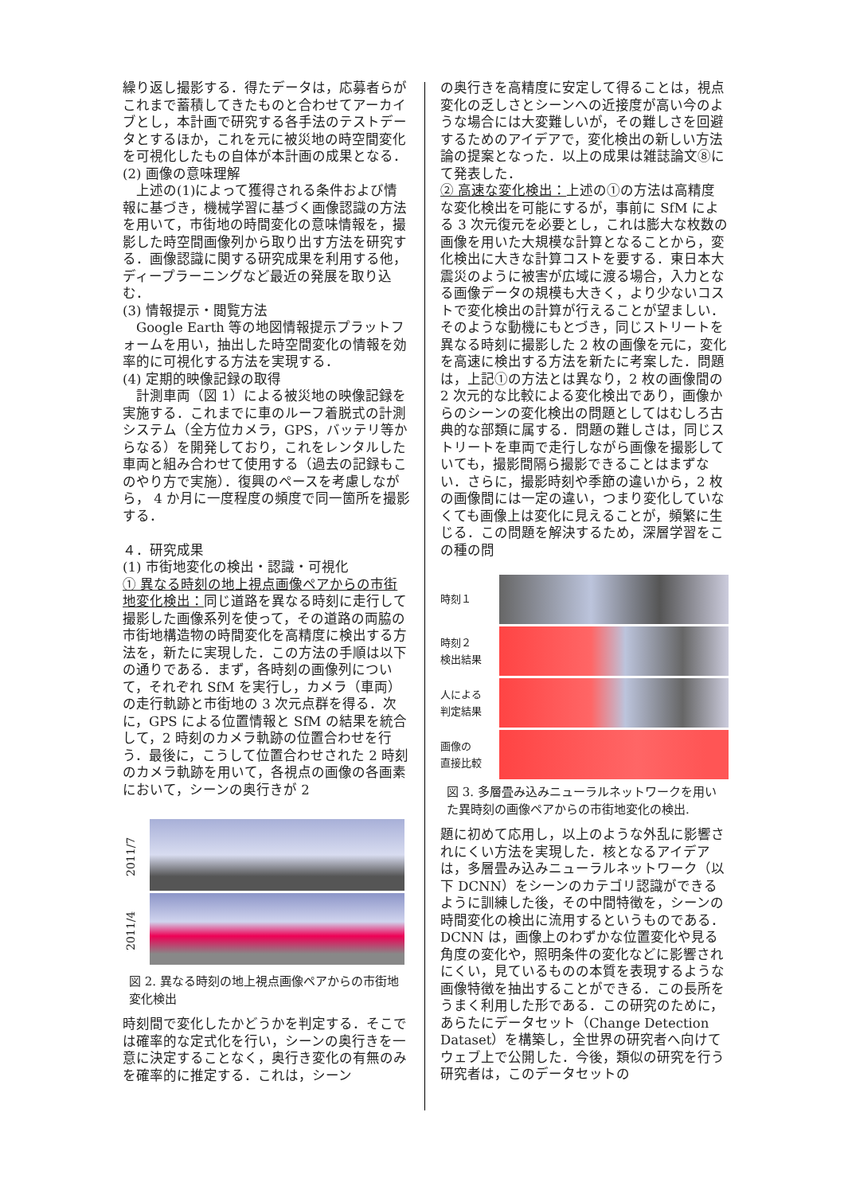繰り返し撮影する．得たデータは，応募者らがこれまで蓄積してきたものと合わせてアーカイブとし，本計画で研究する各手法のテストデータとするほか，これを元に被災地の時空間変化を可視化したもの自体が本計画の成果となる．
(2) 画像の意味理解
　上述の(1)によって獲得される条件および情報に基づき，機械学習に基づく画像認識の方法を用いて，市街地の時間変化の意味情報を，撮影した時空間画像列から取り出す方法を研究する．画像認識に関する研究成果を利用する他，ディープラーニングなど最近の発展を取り込む．
(3) 情報提示・閲覧方法
　Google Earth 等の地図情報提示プラットフォームを用い，抽出した時空間変化の情報を効率的に可視化する方法を実現する．
(4) 定期的映像記録の取得
　計測車両（図 1）による被災地の映像記録を実施する．これまでに車のルーフ着脱式の計測システム（全方位カメラ，GPS，バッテリ等からなる）を開発しており，これをレンタルした車両と組み合わせて使用する（過去の記録もこのやり方で実施）．復興のペースを考慮しながら， 4 か月に一度程度の頻度で同一箇所を撮影する．
４．研究成果
(1) 市街地変化の検出・認識・可視化
① 異なる時刻の地上視点画像ペアからの市街地変化検出：同じ道路を異なる時刻に走行して撮影した画像系列を使って，その道路の両脇の市街地構造物の時間変化を高精度に検出する方法を，新たに実現した．この方法の手順は以下の通りである．まず，各時刻の画像列について，それぞれ SfM を実行し，カメラ（車両）の走行軌跡と市街地の 3 次元点群を得る．次に，GPS による位置情報と SfM の結果を統合して，2 時刻のカメラ軌跡の位置合わせを行う．最後に，こうして位置合わせされた 2 時刻のカメラ軌跡を用いて，各視点の画像の各画素において，シーンの奥行きが 2
2011/7
2011/4
図 2. 異なる時刻の地上視点画像ペアからの市街地変化検出
時刻間で変化したかどうかを判定する．そこでは確率的な定式化を行い，シーンの奥行きを一意に決定することなく，奥行き変化の有無のみを確率的に推定する．これは，シーン
の奥行きを高精度に安定して得ることは，視点変化の乏しさとシーンへの近接度が高い今のような場合には大変難しいが，その難しさを回避するためのアイデアで，変化検出の新しい方法論の提案となった．以上の成果は雑誌論文⑧にて発表した．
② 高速な変化検出：上述の①の方法は高精度な変化検出を可能にするが，事前に SfM による 3 次元復元を必要とし，これは膨大な枚数の画像を用いた大規模な計算となることから，変化検出に大きな計算コストを要する．東日本大震災のように被害が広域に渡る場合，入力となる画像データの規模も大きく，より少ないコストで変化検出の計算が行えることが望ましい．そのような動機にもとづき，同じストリートを異なる時刻に撮影した 2 枚の画像を元に，変化を高速に検出する方法を新たに考案した．問題は，上記①の方法とは異なり，2 枚の画像間の 2 次元的な比較による変化検出であり，画像からのシーンの変化検出の問題としてはむしろ古典的な部類に属する．問題の難しさは，同じストリートを車両で走行しながら画像を撮影していても，撮影間隔ら撮影できることはまずない．さらに，撮影時刻や季節の違いから，2 枚の画像間には一定の違い，つまり変化していなくても画像上は変化に見えることが，頻繁に生じる．この問題を解決するため，深層学習をこの種の問
時刻１
時刻２
検出結果
人による
判定結果
画像の
直接比較
図 3. 多層畳み込みニューラルネットワークを用いた異時刻の画像ペアからの市街地変化の検出.
題に初めて応用し，以上のような外乱に影響されにくい方法を実現した．核となるアイデアは，多層畳み込みニューラルネットワーク（以下 DCNN）をシーンのカテゴリ認識ができるように訓練した後，その中間特徴を，シーンの時間変化の検出に流用するというものである．DCNN は，画像上のわずかな位置変化や見る角度の変化や，照明条件の変化などに影響されにくい，見ているものの本質を表現するような画像特徴を抽出することができる．この長所をうまく利用した形である．この研究のために，あらたにデータセット（Change Detection Dataset）を構築し，全世界の研究者へ向けてウェブ上で公開した．今後，類似の研究を行う研究者は，このデータセットの